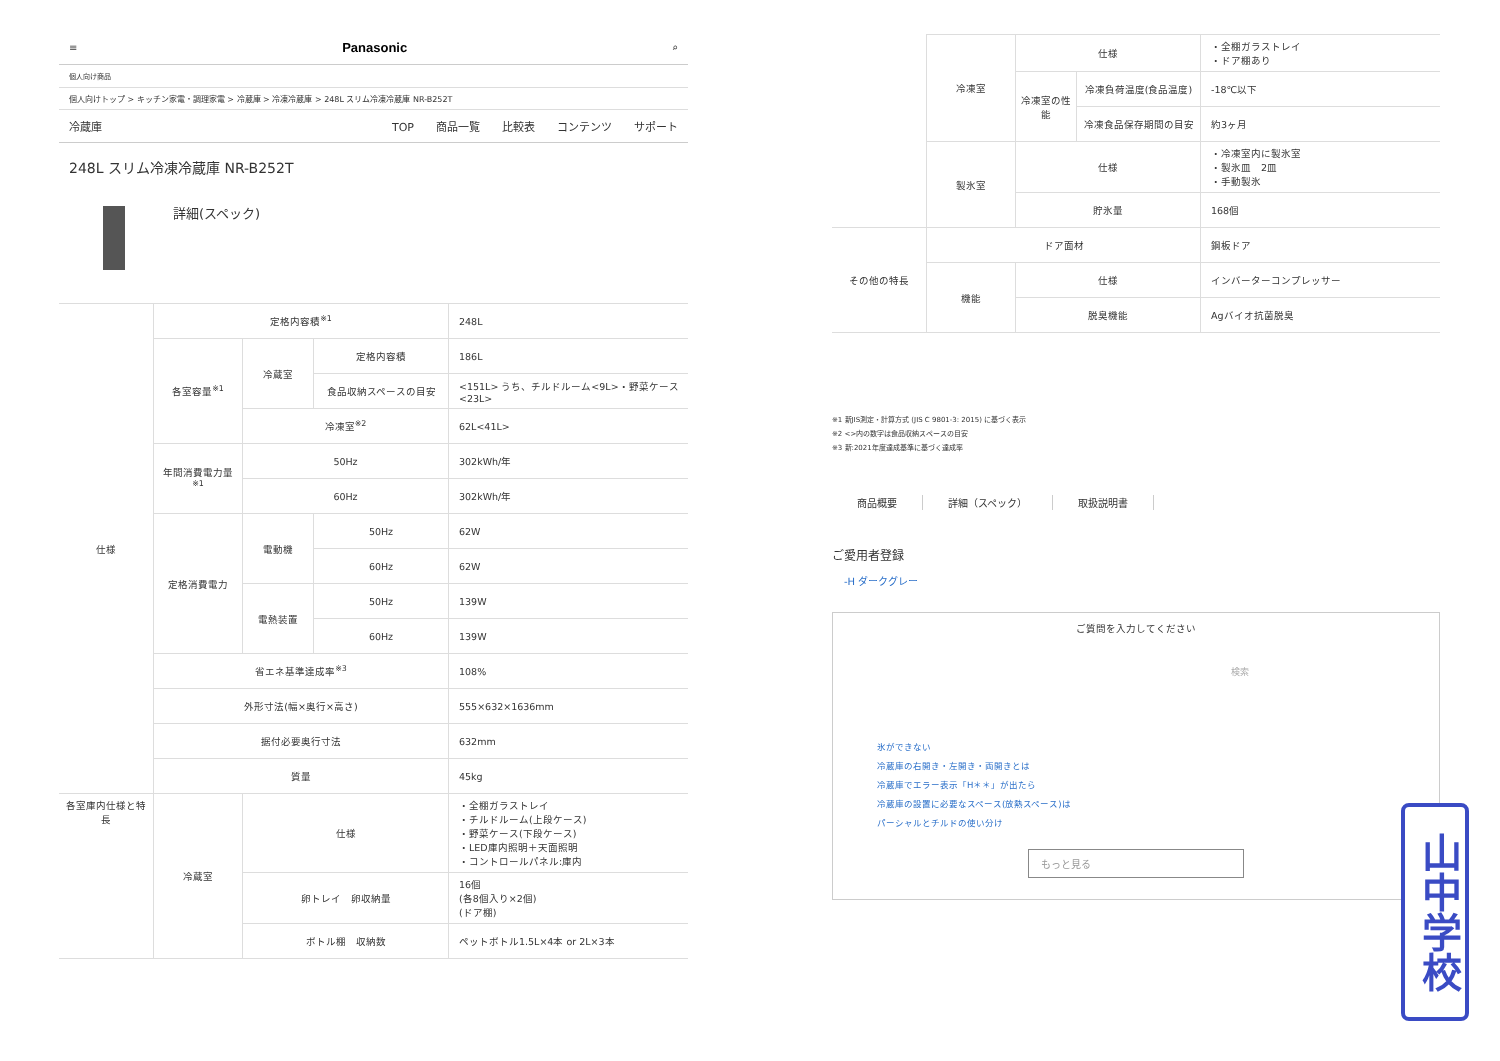≡ Panasonic ⌕
個人向け商品
個人向けトップ > キッチン家電・調理家電 > 冷蔵庫 > 冷凍冷蔵庫 > 248L スリム冷凍冷蔵庫 NR-B252T
冷蔵庫 TOP 商品一覧 比較表 コンテンツ サポート
248L スリム冷凍冷蔵庫 NR-B252T
詳細(スペック)
| 仕様 | 定格内容積<sup>※1</sup> | | | 248L |
| | 各室容量<sup>※1</sup> | 冷蔵室 | 定格内容積 | 186L |
| | | | 食品収納スペースの目安 | <151L> うち、チルドルーム<9L>・野菜ケース<23L> |
| | | 冷凍室<sup>※2</sup> | | 62L<41L> |
| | 年間消費電力量<sup>※1</sup> | 50Hz | | 302kWh/年 |
| | | 60Hz | | 302kWh/年 |
| | 定格消費電力 | 電動機 | 50Hz | 62W |
| | | | 60Hz | 62W |
| | | 電熱装置 | 50Hz | 139W |
| | | | 60Hz | 139W |
| | 省エネ基準達成率<sup>※3</sup> | | | 108% |
| | 外形寸法(幅×奥行×高さ) | | | 555×632×1636mm |
| | 据付必要奥行寸法 | | | 632mm |
| | 質量 | | | 45kg |
| 各室庫内仕様と特長 | 冷蔵室 | 仕様 | | ・全棚ガラストレイ ・チルドルーム(上段ケース) ・野菜ケース(下段ケース) ・LED庫内照明＋天面照明 ・コントロールパネル:庫内 |
| | | 卵トレイ 卵収納量 | | 16個 (各8個入り×2個) (ドア棚) |
| | | ボトル棚 収納数 | | ペットボトル1.5L×4本 or 2L×3本 |
| | 冷凍室 | 仕様 | | ・全棚ガラストレイ ・ドア棚あり |
| | | 冷凍室の性能 | 冷凍負荷温度(食品温度) | -18℃以下 |
| | | | 冷凍食品保存期間の目安 | 約3ヶ月 |
| | 製氷室 | 仕様 | | ・冷凍室内に製氷室 ・製氷皿 2皿 ・手動製氷 |
| | | 貯氷量 | | 168個 |
| その他の特長 | ドア面材 | | | 鋼板ドア |
| | 機能 | 仕様 | | インバーターコンプレッサー |
| | | 脱臭機能 | | Agバイオ抗菌脱臭 |
※1 新JIS測定・計算方式 (JIS C 9801-3: 2015) に基づく表示
※2 <>内の数字は食品収納スペースの目安
※3 新:2021年度達成基準に基づく達成率
商品概要 詳細（スペック） 取扱説明書
ご愛用者登録
-H ダークグレー
ご質問を入力してください
検索
氷ができない
冷蔵庫の右開き・左開き・両開きとは
冷蔵庫でエラー表示「H＊＊」が出たら
冷蔵庫の設置に必要なスペース(放熱スペース)は
パーシャルとチルドの使い分け
もっと見る
山中学校